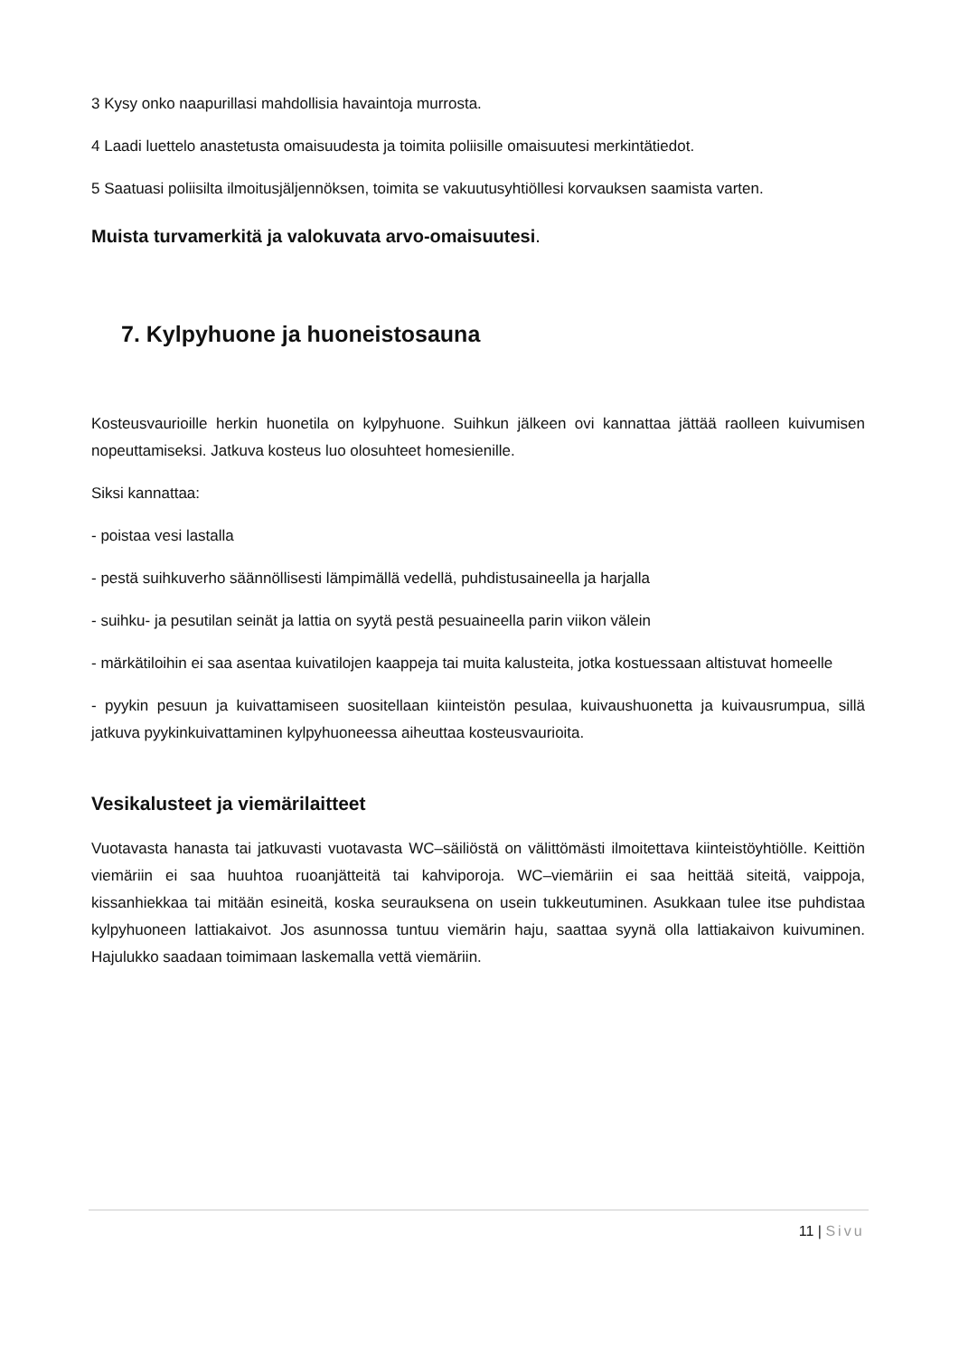3 Kysy onko naapurillasi mahdollisia havaintoja murrosta.
4 Laadi luettelo anastetusta omaisuudesta ja toimita poliisille omaisuutesi merkintätiedot.
5 Saatuasi poliisilta ilmoitusjäljennöksen, toimita se vakuutusyhtiöllesi korvauksen saamista varten.
Muista turvamerkitä ja valokuvata arvo-omaisuutesi.
7. Kylpyhuone ja huoneistosauna
Kosteusvaurioille herkin huonetila on kylpyhuone. Suihkun jälkeen ovi kannattaa jättää raolleen kuivumisen nopeuttamiseksi. Jatkuva kosteus luo olosuhteet homesienille.
Siksi kannattaa:
- poistaa vesi lastalla
- pestä suihkuverho säännöllisesti lämpimällä vedellä, puhdistusaineella ja harjalla
- suihku- ja pesutilan seinät ja lattia on syytä pestä pesuaineella parin viikon välein
- märkätiloihin ei saa asentaa kuivatilojen kaappeja tai muita kalusteita, jotka kostuessaan altistuvat homeelle
- pyykin pesuun ja kuivattamiseen suositellaan kiinteistön pesulaa, kuivaushuonetta ja kuivausrumpua, sillä jatkuva pyykinkuivattaminen kylpyhuoneessa aiheuttaa kosteusvaurioita.
Vesikalusteet ja viemärilaitteet
Vuotavasta hanasta tai jatkuvasti vuotavasta WC–säiliöstä on välittömästi ilmoitettava kiinteistöyhtiölle. Keittiön viemäriin ei saa huuhtoa ruoanjätteitä tai kahviporoja. WC–viemäriin ei saa heittää siteitä, vaippoja, kissanhiekkaa tai mitään esineitä, koska seurauksena on usein tukkeutuminen. Asukkaan tulee itse puhdistaa kylpyhuoneen lattiakaivot. Jos asunnossa tuntuu viemärin haju, saattaa syynä olla lattiakaivon kuivuminen. Hajulukko saadaan toimimaan laskemalla vettä viemäriin.
11 | Sivu